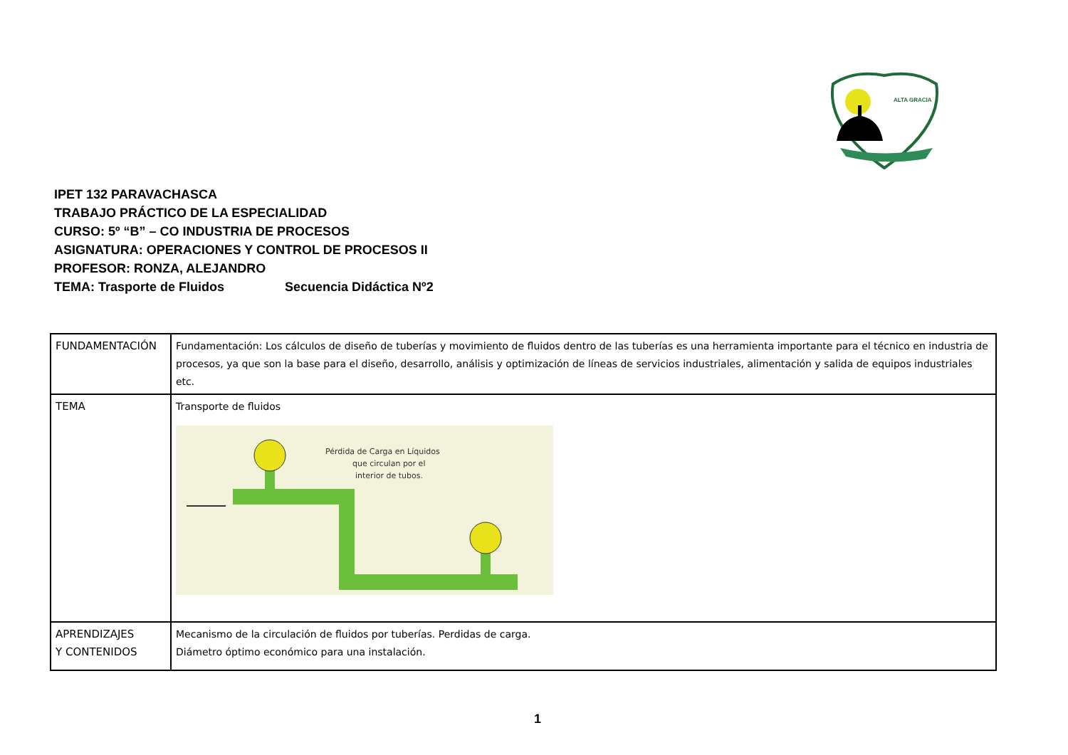ALTA GRACIA
IPET 132 PARAVACHASCA
TRABAJO PRÁCTICO DE LA ESPECIALIDAD
CURSO: 5º “B” – CO INDUSTRIA DE PROCESOS
ASIGNATURA: OPERACIONES Y CONTROL DE PROCESOS II
PROFESOR: RONZA, ALEJANDRO
TEMA: Trasporte de Fluidos Secuencia Didáctica Nº2
| FUNDAMENTACIÓN | Fundamentación: Los cálculos de diseño de tuberías y movimiento de fluidos dentro de las tuberías es una herramienta importante para el técnico en industria de procesos, ya que son la base para el diseño, desarrollo, análisis y optimización de líneas de servicios industriales, alimentación y salida de equipos industriales etc. |
| TEMA | Transporte de fluidos Pérdida de Carga en Líquidos que circulan por el interior de tubos. |
| APRENDIZAJES Y CONTENIDOS | Mecanismo de la circulación de fluidos por tuberías. Perdidas de carga. Diámetro óptimo económico para una instalación. |
1